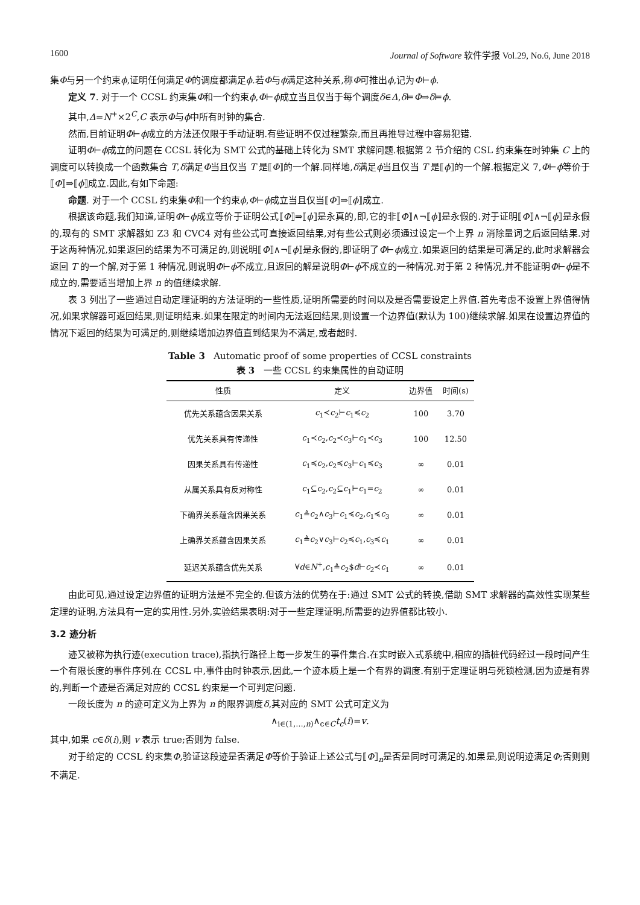1600 Journal of Software 软件学报 Vol.29, No.6, June 2018
集Φ与另一个约束ϕ,证明任何满足Φ的调度都满足ϕ.若Φ与ϕ满足这种关系,称Φ可推出ϕ,记为Φ⊢ϕ.
定义 7. 对于一个 CCSL 约束集Φ和一个约束ϕ,Φ⊢ϕ成立当且仅当于每个调度δ∈Δ,δ⊨Φ⇒δ⊨ϕ.
其中,Δ=N<sup>+</sup>×2<sup>C</sup>,C 表示Φ与ϕ中所有时钟的集合.
然而,目前证明Φ⊢ϕ成立的方法还仅限于手动证明.有些证明不仅过程繁杂,而且再推导过程中容易犯错.
证明Φ⊢ϕ成立的问题在 CCSL 转化为 SMT 公式的基础上转化为 SMT 求解问题.根据第 2 节介绍的 CSL 约束集在时钟集 C 上的调度可以转换成一个函数集合 T,δ满足Φ当且仅当 T 是⟦Φ⟧的一个解.同样地,δ满足ϕ当且仅当 T 是⟦ϕ⟧的一个解.根据定义 7,Φ⊢ϕ等价于⟦Φ⟧⇒⟦ϕ⟧成立.因此,有如下命题:
命题. 对于一个 CCSL 约束集Φ和一个约束ϕ,Φ⊢ϕ成立当且仅当⟦Φ⟧⇒⟦ϕ⟧成立.
根据该命题,我们知道,证明Φ⊢ϕ成立等价于证明公式⟦Φ⟧⇒⟦ϕ⟧是永真的,即,它的非⟦Φ⟧∧¬⟦ϕ⟧是永假的.对于证明⟦Φ⟧∧¬⟦ϕ⟧是永假的,现有的 SMT 求解器如 Z3 和 CVC4 对有些公式可直接返回结果,对有些公式则必须通过设定一个上界 n 消除量词之后返回结果.对于这两种情况,如果返回的结果为不可满足的,则说明⟦Φ⟧∧¬⟦ϕ⟧是永假的,即证明了Φ⊢ϕ成立.如果返回的结果是可满足的,此时求解器会返回 T 的一个解,对于第 1 种情况,则说明Φ⊢ϕ不成立,且返回的解是说明Φ⊢ϕ不成立的一种情况.对于第 2 种情况,并不能证明Φ⊢ϕ是不成立的,需要适当增加上界 n 的值继续求解.
表 3 列出了一些通过自动定理证明的方法证明的一些性质,证明所需要的时间以及是否需要设定上界值.首先考虑不设置上界值得情况,如果求解器可返回结果,则证明结束.如果在限定的时间内无法返回结果,则设置一个边界值(默认为 100)继续求解.如果在设置边界值的情况下返回的结果为可满足的,则继续增加边界值直到结果为不满足,或者超时.
Table 3 Automatic proof of some properties of CCSL constraints
表 3 一些 CCSL 约束集属性的自动证明
| 性质 | 定义 | 边界值 | 时间(s) |
| --- | --- | --- | --- |
| 优先关系蕴含因果关系 | c<sub>1</sub>≺ c<sub>2</sub>⊢ c<sub>1</sub>≼ c<sub>2</sub> | 100 | 3.70 |
| 优先关系具有传递性 | c<sub>1</sub>≺ c<sub>2</sub>, c<sub>2</sub>≺ c<sub>3</sub>⊢ c<sub>1</sub>≺ c<sub>3</sub> | 100 | 12.50 |
| 因果关系具有传递性 | c<sub>1</sub>≼ c<sub>2</sub>, c<sub>2</sub>≼ c<sub>3</sub>⊢ c<sub>1</sub>≼ c<sub>3</sub> | ∞ | 0.01 |
| 从属关系具有反对称性 | c<sub>1</sub>⊆ c<sub>2</sub>, c<sub>2</sub>⊆ c<sub>1</sub>⊢ c<sub>1</sub>= c<sub>2</sub> | ∞ | 0.01 |
| 下确界关系蕴含因果关系 | c<sub>1</sub>≜ c<sub>2</sub>∧ c<sub>3</sub>⊢ c<sub>1</sub>≼ c<sub>2</sub>, c<sub>1</sub>≼ c<sub>3</sub> | ∞ | 0.01 |
| 上确界关系蕴含因果关系 | c<sub>1</sub>≜ c<sub>2</sub>∨ c<sub>3</sub>⊢ c<sub>2</sub>≼ c<sub>1</sub>, c<sub>3</sub>≼ c<sub>1</sub> | ∞ | 0.01 |
| 延迟关系蕴含优先关系 | ∀ d ∈ N<sup>+</sup>, c<sub>1</sub>≜ c<sub>2</sub>$ d ⊢ c<sub>2</sub>≺ c<sub>1</sub> | ∞ | 0.01 |
由此可见,通过设定边界值的证明方法是不完全的.但该方法的优势在于:通过 SMT 公式的转换,借助 SMT 求解器的高效性实现某些定理的证明,方法具有一定的实用性.另外,实验结果表明:对于一些定理证明,所需要的边界值都比较小.
3.2 迹分析
迹又被称为执行迹(execution trace),指执行路径上每一步发生的事件集合.在实时嵌入式系统中,相应的插桩代码经过一段时间产生一个有限长度的事件序列.在 CCSL 中,事件由时钟表示,因此,一个迹本质上是一个有界的调度.有别于定理证明与死锁检测,因为迹是有界的,判断一个迹是否满足对应的 CCSL 约束是一个可判定问题.
一段长度为 n 的迹可定义为上界为 n 的限界调度δ,其对应的 SMT 公式可定义为
∧<sub>i∈(1,…,n)</sub>∧<sub>c∈C</sub>t<sub>c</sub>(i)=v.
其中,如果 c∈δ(i),则 v 表示 true;否则为 false.
对于给定的 CCSL 约束集Φ,验证这段迹是否满足Φ等价于验证上述公式与⟦Φ⟧<sub>n</sub>是否是同时可满足的.如果是,则说明迹满足Φ;否则则不满足.